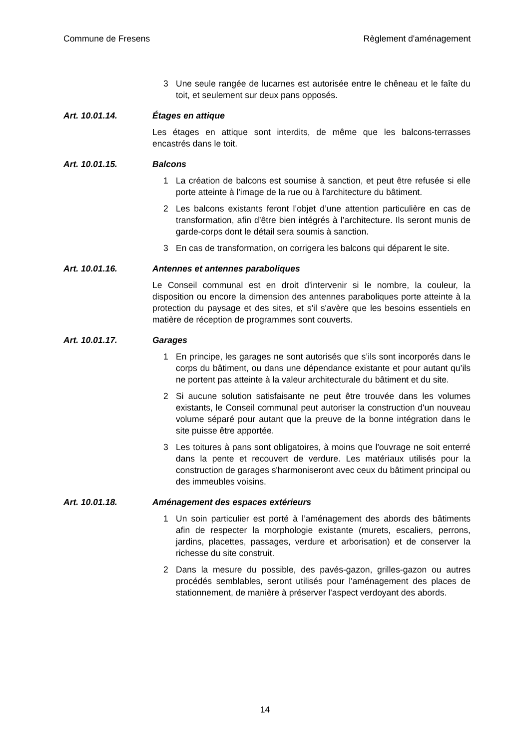Commune de Fresens Règlement d'aménagement
3 Une seule rangée de lucarnes est autorisée entre le chêneau et le faîte du toit, et seulement sur deux pans opposés.
Art. 10.01.14. Étages en attique
Les étages en attique sont interdits, de même que les balcons-terrasses encastrés dans le toit.
Art. 10.01.15. Balcons
1 La création de balcons est soumise à sanction, et peut être refusée si elle porte atteinte à l'image de la rue ou à l'architecture du bâtiment.
2 Les balcons existants feront l’objet d’une attention particulière en cas de transformation, afin d’être bien intégrés à l’architecture. Ils seront munis de garde-corps dont le détail sera soumis à sanction.
3 En cas de transformation, on corrigera les balcons qui déparent le site.
Art. 10.01.16. Antennes et antennes paraboliques
Le Conseil communal est en droit d'intervenir si le nombre, la couleur, la disposition ou encore la dimension des antennes paraboliques porte atteinte à la protection du paysage et des sites, et s'il s'avère que les besoins essentiels en matière de réception de programmes sont couverts.
Art. 10.01.17. Garages
1 En principe, les garages ne sont autorisés que s’ils sont incorporés dans le corps du bâtiment, ou dans une dépendance existante et pour autant qu’ils ne portent pas atteinte à la valeur architecturale du bâtiment et du site.
2 Si aucune solution satisfaisante ne peut être trouvée dans les volumes existants, le Conseil communal peut autoriser la construction d'un nouveau volume séparé pour autant que la preuve de la bonne intégration dans le site puisse être apportée.
3 Les toitures à pans sont obligatoires, à moins que l'ouvrage ne soit enterré dans la pente et recouvert de verdure. Les matériaux utilisés pour la construction de garages s'harmoniseront avec ceux du bâtiment principal ou des immeubles voisins.
Art. 10.01.18. Aménagement des espaces extérieurs
1 Un soin particulier est porté à l’aménagement des abords des bâtiments afin de respecter la morphologie existante (murets, escaliers, perrons, jardins, placettes, passages, verdure et arborisation) et de conserver la richesse du site construit.
2 Dans la mesure du possible, des pavés-gazon, grilles-gazon ou autres procédés semblables, seront utilisés pour l'aménagement des places de stationnement, de manière à préserver l'aspect verdoyant des abords.
14